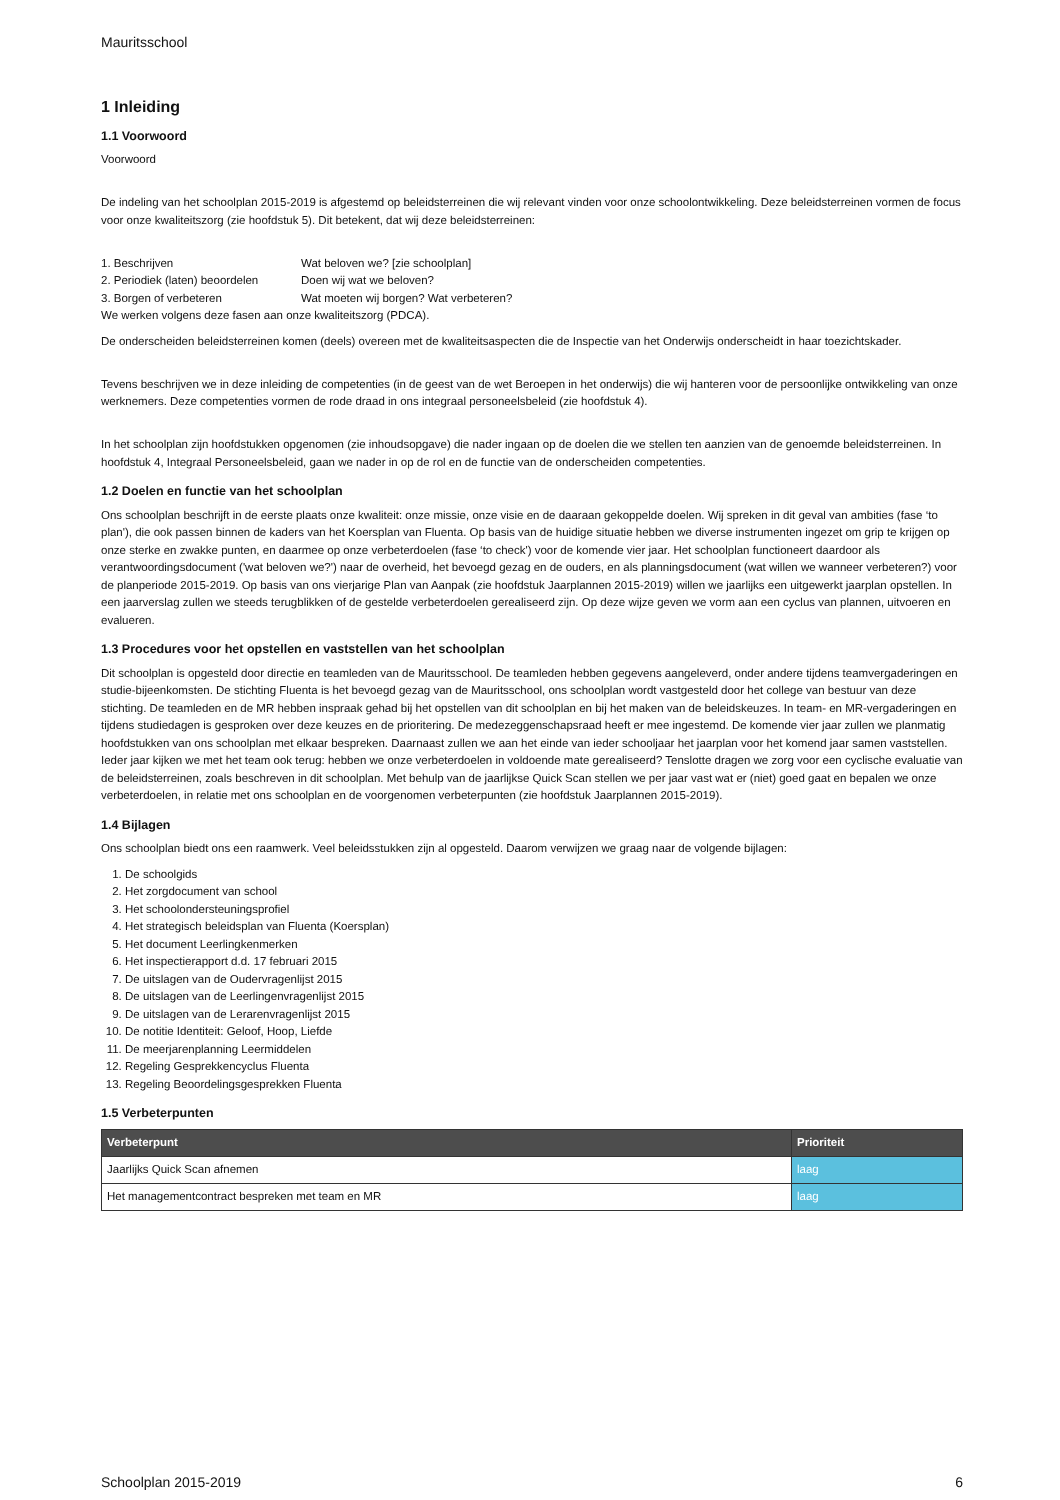Mauritsschool
1 Inleiding
1.1 Voorwoord
Voorwoord
De indeling van het schoolplan 2015-2019 is afgestemd op beleidsterreinen die wij relevant vinden voor onze schoolontwikkeling. Deze beleidsterreinen vormen de focus voor onze kwaliteitszorg (zie hoofdstuk 5). Dit betekent, dat wij deze beleidsterreinen:
1. Beschrijven Wat beloven we? [zie schoolplan]
2. Periodiek (laten) beoordelen Doen wij wat we beloven?
3. Borgen of verbeteren Wat moeten wij borgen? Wat verbeteren?
We werken volgens deze fasen aan onze kwaliteitszorg (PDCA).
De onderscheiden beleidsterreinen komen (deels) overeen met de kwaliteitsaspecten die de Inspectie van het Onderwijs onderscheidt in haar toezichtskader.
Tevens beschrijven we in deze inleiding de competenties (in de geest van de wet Beroepen in het onderwijs) die wij hanteren voor de persoonlijke ontwikkeling van onze werknemers. Deze competenties vormen de rode draad in ons integraal personeelsbeleid (zie hoofdstuk 4).
In het schoolplan zijn hoofdstukken opgenomen (zie inhoudsopgave) die nader ingaan op de doelen die we stellen ten aanzien van de genoemde beleidsterreinen. In hoofdstuk 4, Integraal Personeelsbeleid, gaan we nader in op de rol en de functie van de onderscheiden competenties.
1.2 Doelen en functie van het schoolplan
Ons schoolplan beschrijft in de eerste plaats onze kwaliteit: onze missie, onze visie en de daaraan gekoppelde doelen. Wij spreken in dit geval van ambities (fase ‘to plan'), die ook passen binnen de kaders van het Koersplan van Fluenta. Op basis van de huidige situatie hebben we diverse instrumenten ingezet om grip te krijgen op onze sterke en zwakke punten, en daarmee op onze verbeterdoelen (fase ‘to check') voor de komende vier jaar. Het schoolplan functioneert daardoor als verantwoordingsdocument ('wat beloven we?') naar de overheid, het bevoegd gezag en de ouders, en als planningsdocument (wat willen we wanneer verbeteren?) voor de planperiode 2015-2019. Op basis van ons vierjarige Plan van Aanpak (zie hoofdstuk Jaarplannen 2015-2019) willen we jaarlijks een uitgewerkt jaarplan opstellen. In een jaarverslag zullen we steeds terugblikken of de gestelde verbeterdoelen gerealiseerd zijn. Op deze wijze geven we vorm aan een cyclus van plannen, uitvoeren en evalueren.
1.3 Procedures voor het opstellen en vaststellen van het schoolplan
Dit schoolplan is opgesteld door directie en teamleden van de Mauritsschool. De teamleden hebben gegevens aangeleverd, onder andere tijdens teamvergaderingen en studie-bijeenkomsten. De stichting Fluenta is het bevoegd gezag van de Mauritsschool, ons schoolplan wordt vastgesteld door het college van bestuur van deze stichting. De teamleden en de MR hebben inspraak gehad bij het opstellen van dit schoolplan en bij het maken van de beleidskeuzes. In team- en MR-vergaderingen en tijdens studiedagen is gesproken over deze keuzes en de prioritering. De medezeggenschapsraad heeft er mee ingestemd. De komende vier jaar zullen we planmatig hoofdstukken van ons schoolplan met elkaar bespreken. Daarnaast zullen we aan het einde van ieder schooljaar het jaarplan voor het komend jaar samen vaststellen. Ieder jaar kijken we met het team ook terug: hebben we onze verbeterdoelen in voldoende mate gerealiseerd? Tenslotte dragen we zorg voor een cyclische evaluatie van de beleidsterreinen, zoals beschreven in dit schoolplan. Met behulp van de jaarlijkse Quick Scan stellen we per jaar vast wat er (niet) goed gaat en bepalen we onze verbeterdoelen, in relatie met ons schoolplan en de voorgenomen verbeterpunten (zie hoofdstuk Jaarplannen 2015-2019).
1.4 Bijlagen
Ons schoolplan biedt ons een raamwerk. Veel beleidsstukken zijn al opgesteld. Daarom verwijzen we graag naar de volgende bijlagen:
1. De schoolgids
2. Het zorgdocument van school
3. Het schoolondersteuningsprofiel
4. Het strategisch beleidsplan van Fluenta (Koersplan)
5. Het document Leerlingkenmerken
6. Het inspectierapport d.d. 17 februari 2015
7. De uitslagen van de Oudervragenlijst 2015
8. De uitslagen van de Leerlingenvragenlijst 2015
9. De uitslagen van de Lerarenvragenlijst 2015
10. De notitie Identiteit: Geloof, Hoop, Liefde
11. De meerjarenplanning Leermiddelen
12. Regeling Gesprekkencyclus Fluenta
13. Regeling Beoordelingsgesprekken Fluenta
1.5 Verbeterpunten
| Verbeterpunt | Prioriteit |
| --- | --- |
| Jaarlijks Quick Scan afnemen | laag |
| Het managementcontract bespreken met team en MR | laag |
Schoolplan 2015-2019 6